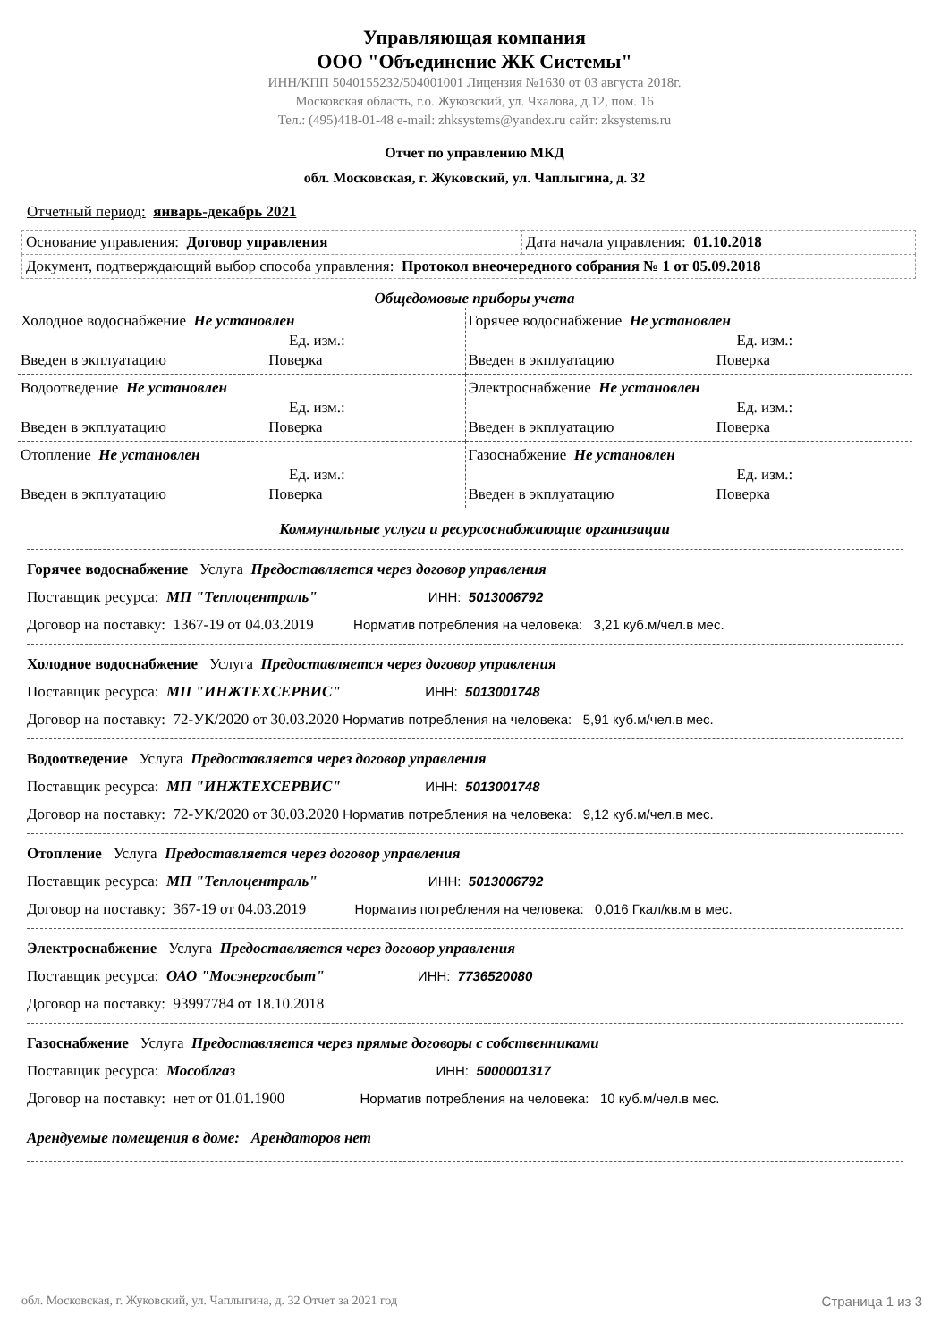Управляющая компания
ООО "Объединение ЖК Системы"
ИНН/КПП 5040155232/504001001 Лицензия №1630 от 03 августа 2018г.
Московская область, г.о. Жуковский, ул. Чкалова, д.12, пом. 16
Тел.: (495)418-01-48 e-mail: zhksystems@yandex.ru сайт: zksystems.ru
Отчет по управлению МКД
обл. Московская, г. Жуковский, ул. Чаплыгина, д. 32
Отчетный период: январь-декабрь 2021
| Основание управления: Договор управления | Дата начала управления: 01.10.2018 |
| Документ, подтверждающий выбор способа управления: Протокол внеочередного собрания № 1 от 05.09.2018 | |
Общедомовые приборы учета
| Холодное водоснабжение Не установлен Ед. изм.: Введен в экплуатацию Поверка | Горячее водоснабжение Не установлен Ед. изм.: Введен в экплуатацию Поверка |
| Водоотведение Не установлен Ед. изм.: Введен в экплуатацию Поверка | Электроснабжение Не установлен Ед. изм.: Введен в экплуатацию Поверка |
| Отопление Не установлен Ед. изм.: Введен в экплуатацию Поверка | Газоснабжение Не установлен Ед. изм.: Введен в экплуатацию Поверка |
Коммунальные услуги и ресурсоснабжающие организации
Горячее водоснабжение Услуга Предоставляется через договор управления
Поставщик ресурса: МП "Теплоцентраль" ИНН: 5013006792
Договор на поставку: 1367-19 от 04.03.2019 Норматив потребления на человека: 3,21 куб.м/чел.в мес.
Холодное водоснабжение Услуга Предоставляется через договор управления
Поставщик ресурса: МП "ИНЖТЕХСЕРВИС" ИНН: 5013001748
Договор на поставку: 72-УК/2020 от 30.03.2020 Норматив потребления на человека: 5,91 куб.м/чел.в мес.
Водоотведение Услуга Предоставляется через договор управления
Поставщик ресурса: МП "ИНЖТЕХСЕРВИС" ИНН: 5013001748
Договор на поставку: 72-УК/2020 от 30.03.2020 Норматив потребления на человека: 9,12 куб.м/чел.в мес.
Отопление Услуга Предоставляется через договор управления
Поставщик ресурса: МП "Теплоцентраль" ИНН: 5013006792
Договор на поставку: 367-19 от 04.03.2019 Норматив потребления на человека: 0,016 Гкал/кв.м в мес.
Электроснабжение Услуга Предоставляется через договор управления
Поставщик ресурса: ОАО "Мосэнергосбыт" ИНН: 7736520080
Договор на поставку: 93997784 от 18.10.2018
Газоснабжение Услуга Предоставляется через прямые договоры с собственниками
Поставщик ресурса: Мособлгаз ИНН: 5000001317
Договор на поставку: нет от 01.01.1900 Норматив потребления на человека: 10 куб.м/чел.в мес.
Арендуемые помещения в доме: Арендаторов нет
обл. Московская, г. Жуковский, ул. Чаплыгина, д. 32 Отчет за 2021 год Страница 1 из 3